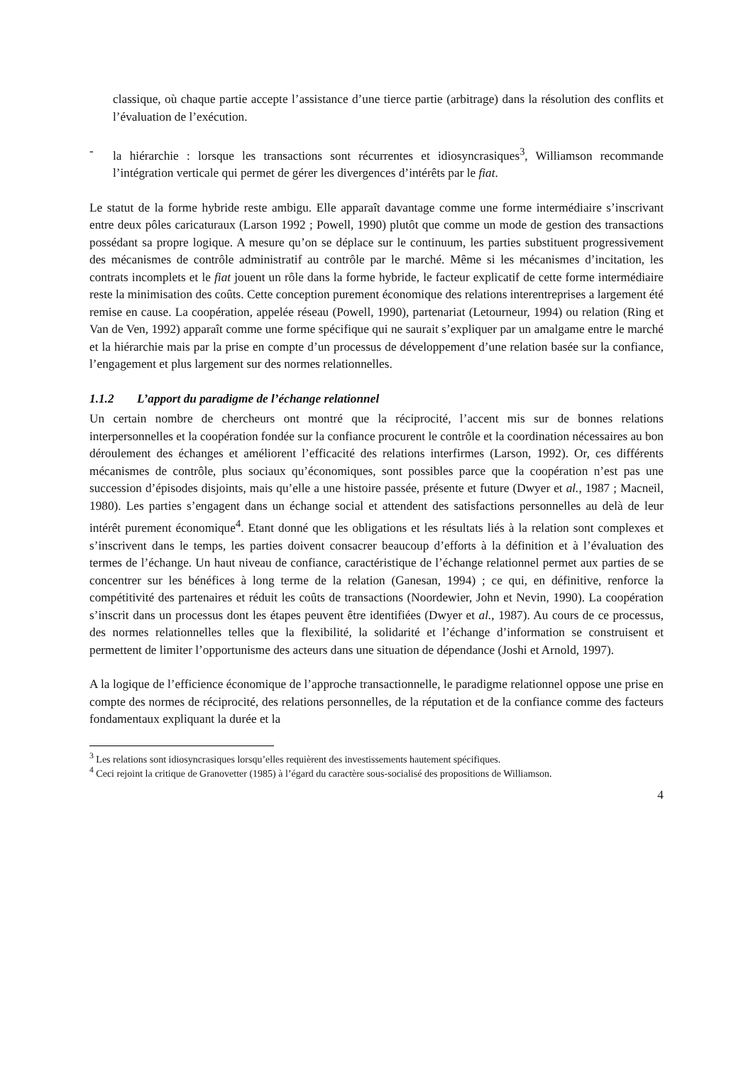classique, où chaque partie accepte l’assistance d’une tierce partie (arbitrage) dans la résolution des conflits et l’évaluation de l’exécution.
- la hiérarchie : lorsque les transactions sont récurrentes et idiosyncrasiques<sup>3</sup>, Williamson recommande l’intégration verticale qui permet de gérer les divergences d’intérêts par le fiat.
Le statut de la forme hybride reste ambigu. Elle apparaît davantage comme une forme intermédiaire s’inscrivant entre deux pôles caricaturaux (Larson 1992 ; Powell, 1990) plutôt que comme un mode de gestion des transactions possédant sa propre logique. A mesure qu’on se déplace sur le continuum, les parties substituent progressivement des mécanismes de contrôle administratif au contrôle par le marché. Même si les mécanismes d’incitation, les contrats incomplets et le fiat jouent un rôle dans la forme hybride, le facteur explicatif de cette forme intermédiaire reste la minimisation des coûts. Cette conception purement économique des relations interentreprises a largement été remise en cause. La coopération, appelée réseau (Powell, 1990), partenariat (Letourneur, 1994) ou relation (Ring et Van de Ven, 1992) apparaît comme une forme spécifique qui ne saurait s’expliquer par un amalgame entre le marché et la hiérarchie mais par la prise en compte d’un processus de développement d’une relation basée sur la confiance, l’engagement et plus largement sur des normes relationnelles.
1.1.2 L’apport du paradigme de l’échange relationnel
Un certain nombre de chercheurs ont montré que la réciprocité, l’accent mis sur de bonnes relations interpersonnelles et la coopération fondée sur la confiance procurent le contrôle et la coordination nécessaires au bon déroulement des échanges et améliorent l’efficacité des relations interfirmes (Larson, 1992). Or, ces différents mécanismes de contrôle, plus sociaux qu’économiques, sont possibles parce que la coopération n’est pas une succession d’épisodes disjoints, mais qu’elle a une histoire passée, présente et future (Dwyer et al., 1987 ; Macneil, 1980). Les parties s’engagent dans un échange social et attendent des satisfactions personnelles au delà de leur intérêt purement économique<sup>4</sup>. Etant donné que les obligations et les résultats liés à la relation sont complexes et s’inscrivent dans le temps, les parties doivent consacrer beaucoup d’efforts à la définition et à l’évaluation des termes de l’échange. Un haut niveau de confiance, caractéristique de l’échange relationnel permet aux parties de se concentrer sur les bénéfices à long terme de la relation (Ganesan, 1994) ; ce qui, en définitive, renforce la compétitivité des partenaires et réduit les coûts de transactions (Noordewier, John et Nevin, 1990). La coopération s’inscrit dans un processus dont les étapes peuvent être identifiées (Dwyer et al., 1987). Au cours de ce processus, des normes relationnelles telles que la flexibilité, la solidarité et l’échange d’information se construisent et permettent de limiter l’opportunisme des acteurs dans une situation de dépendance (Joshi et Arnold, 1997).
A la logique de l’efficience économique de l’approche transactionnelle, le paradigme relationnel oppose une prise en compte des normes de réciprocité, des relations personnelles, de la réputation et de la confiance comme des facteurs fondamentaux expliquant la durée et la
<sup>3</sup> Les relations sont idiosyncrasiques lorsqu’elles requièrent des investissements hautement spécifiques.
<sup>4</sup> Ceci rejoint la critique de Granovetter (1985) à l’égard du caractère sous-socialisé des propositions de Williamson.
4